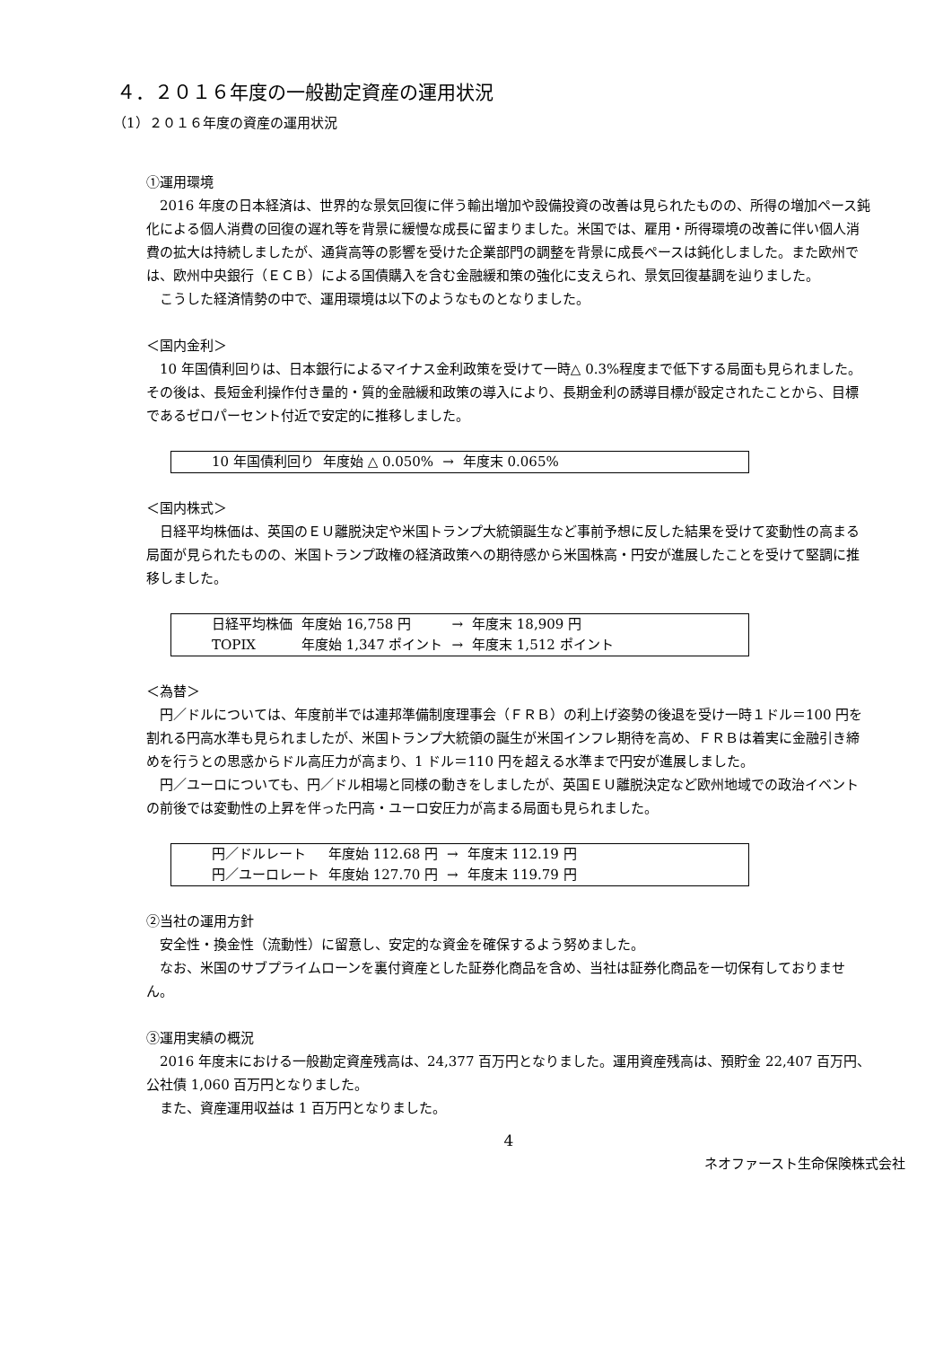４．２０１６年度の一般勘定資産の運用状況
（1）２０１６年度の資産の運用状況
①運用環境
2016 年度の日本経済は、世界的な景気回復に伴う輸出増加や設備投資の改善は見られたものの、所得の増加ペース鈍化による個人消費の回復の遅れ等を背景に緩慢な成長に留まりました。米国では、雇用・所得環境の改善に伴い個人消費の拡大は持続しましたが、通貨高等の影響を受けた企業部門の調整を背景に成長ペースは鈍化しました。また欧州では、欧州中央銀行（ＥＣＢ）による国債購入を含む金融緩和策の強化に支えられ、景気回復基調を辿りました。
こうした経済情勢の中で、運用環境は以下のようなものとなりました。
＜国内金利＞
10 年国債利回りは、日本銀行によるマイナス金利政策を受けて一時△ 0.3%程度まで低下する局面も見られました。その後は、長短金利操作付き量的・質的金融緩和政策の導入により、長期金利の誘導目標が設定されたことから、目標であるゼロパーセント付近で安定的に推移しました。
| 10 年国債利回り | 年度始 △ 0.050% | → | 年度末 0.065% |
＜国内株式＞
日経平均株価は、英国のＥＵ離脱決定や米国トランプ大統領誕生など事前予想に反した結果を受けて変動性の高まる局面が見られたものの、米国トランプ政権の経済政策への期待感から米国株高・円安が進展したことを受けて堅調に推移しました。
| 日経平均株価 | 年度始 16,758 円 | → | 年度末 18,909 円 |
| TOPIX | 年度始 1,347 ポイント | → | 年度末 1,512 ポイント |
＜為替＞
円／ドルについては、年度前半では連邦準備制度理事会（ＦＲＢ）の利上げ姿勢の後退を受け一時１ドル＝100 円を割れる円高水準も見られましたが、米国トランプ大統領の誕生が米国インフレ期待を高め、ＦＲＢは着実に金融引き締めを行うとの思惑からドル高圧力が高まり、1 ドル＝110 円を超える水準まで円安が進展しました。
円／ユーロについても、円／ドル相場と同様の動きをしましたが、英国ＥＵ離脱決定など欧州地域での政治イベントの前後では変動性の上昇を伴った円高・ユーロ安圧力が高まる局面も見られました。
| 円／ドルレート | 年度始 112.68 円 | → | 年度末 112.19 円 |
| 円／ユーロレート | 年度始 127.70 円 | → | 年度末 119.79 円 |
②当社の運用方針
安全性・換金性（流動性）に留意し、安定的な資金を確保するよう努めました。
なお、米国のサブプライムローンを裏付資産とした証券化商品を含め、当社は証券化商品を一切保有しておりません。
③運用実績の概況
2016 年度末における一般勘定資産残高は、24,377 百万円となりました。運用資産残高は、預貯金 22,407 百万円、公社債 1,060 百万円となりました。
また、資産運用収益は 1 百万円となりました。
4
ネオファースト生命保険株式会社